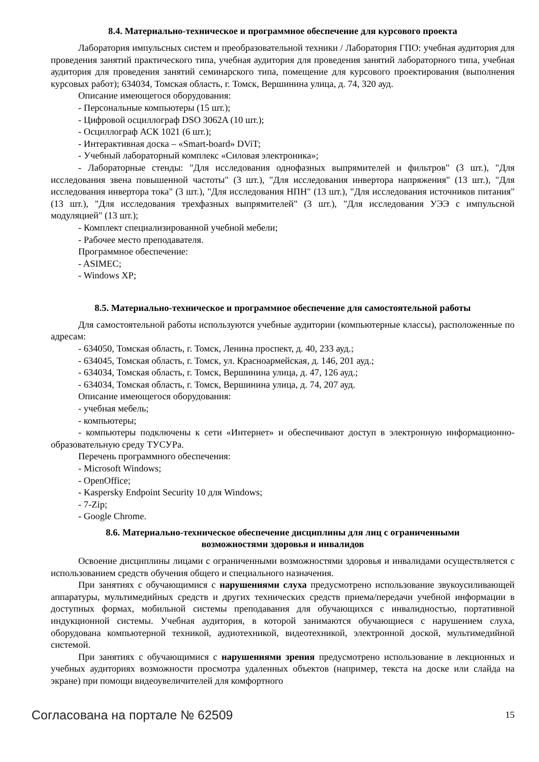8.4. Материально-техническое и программное обеспечение для курсового проекта
Лаборатория импульсных систем и преобразовательной техники / Лаборатория ГПО: учебная аудитория для проведения занятий практического типа, учебная аудитория для проведения занятий лабораторного типа, учебная аудитория для проведения занятий семинарского типа, помещение для курсового проектирования (выполнения курсовых работ); 634034, Томская область, г. Томск, Вершинина улица, д. 74, 320 ауд.
Описание имеющегося оборудования:
- Персональные компьютеры (15 шт.);
- Цифровой осциллограф DSO 3062A (10 шт.);
- Осциллограф АСК 1021 (6 шт.);
- Интерактивная доска – «Smart-board» DViT;
- Учебный лабораторный комплекс «Силовая электроника»;
- Лабораторные стенды: "Для исследования однофазных выпрямителей и фильтров" (3 шт.), "Для исследования звена повышенной частоты" (3 шт.), "Для исследования инвертора напряжения" (13 шт.), "Для исследования инвертора тока" (3 шт.), "Для исследования НПН" (13 шт.), "Для исследования источников питания" (13 шт.), "Для исследования трехфазных выпрямителей" (3 шт.), "Для исследования УЭЭ с импульсной модуляцией" (13 шт.);
- Комплект специализированной учебной мебели;
- Рабочее место преподавателя.
Программное обеспечение:
- ASIMEC;
- Windows XP;
8.5. Материально-техническое и программное обеспечение для самостоятельной работы
Для самостоятельной работы используются учебные аудитории (компьютерные классы), расположенные по адресам:
- 634050, Томская область, г. Томск, Ленина проспект, д. 40, 233 ауд.;
- 634045, Томская область, г. Томск, ул. Красноармейская, д. 146, 201 ауд.;
- 634034, Томская область, г. Томск, Вершинина улица, д. 47, 126 ауд.;
- 634034, Томская область, г. Томск, Вершинина улица, д. 74, 207 ауд.
Описание имеющегося оборудования:
- учебная мебель;
- компьютеры;
- компьютеры подключены к сети «Интернет» и обеспечивают доступ в электронную информационно-образовательную среду ТУСУРа.
Перечень программного обеспечения:
- Microsoft Windows;
- OpenOffice;
- Kaspersky Endpoint Security 10 для Windows;
- 7-Zip;
- Google Chrome.
8.6. Материально-техническое обеспечение дисциплины для лиц с ограниченными
возможностями здоровья и инвалидов
Освоение дисциплины лицами с ограниченными возможностями здоровья и инвалидами осуществляется с использованием средств обучения общего и специального назначения.
При занятиях с обучающимися с нарушениями слуха предусмотрено использование звукоусиливающей аппаратуры, мультимедийных средств и других технических средств приема/передачи учебной информации в доступных формах, мобильной системы преподавания для обучающихся с инвалидностью, портативной индукционной системы. Учебная аудитория, в которой занимаются обучающиеся с нарушением слуха, оборудована компьютерной техникой, аудиотехникой, видеотехникой, электронной доской, мультимедийной системой.
При занятиях с обучающимися с нарушениями зрения предусмотрено использование в лекционных и учебных аудиториях возможности просмотра удаленных объектов (например, текста на доске или слайда на экране) при помощи видеоувеличителей для комфортного
Согласована на портале № 62509 15